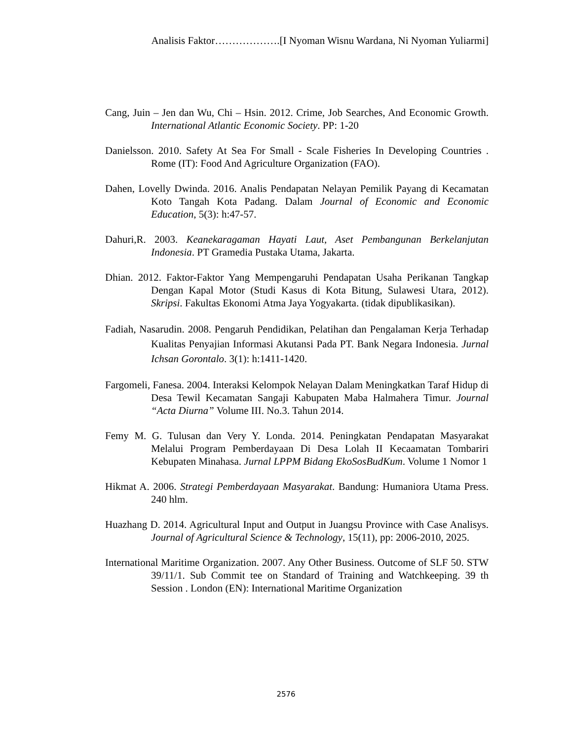Analisis Faktor……………….[I Nyoman Wisnu Wardana, Ni Nyoman Yuliarmi]
Cang, Juin – Jen dan Wu, Chi – Hsin. 2012. Crime, Job Searches, And Economic Growth. International Atlantic Economic Society. PP: 1-20
Danielsson. 2010. Safety At Sea For Small - Scale Fisheries In Developing Countries . Rome (IT): Food And Agriculture Organization (FAO).
Dahen, Lovelly Dwinda. 2016. Analis Pendapatan Nelayan Pemilik Payang di Kecamatan Koto Tangah Kota Padang. Dalam Journal of Economic and Economic Education, 5(3): h:47-57.
Dahuri,R. 2003. Keanekaragaman Hayati Laut, Aset Pembangunan Berkelanjutan Indonesia. PT Gramedia Pustaka Utama, Jakarta.
Dhian. 2012. Faktor-Faktor Yang Mempengaruhi Pendapatan Usaha Perikanan Tangkap Dengan Kapal Motor (Studi Kasus di Kota Bitung, Sulawesi Utara, 2012). Skripsi. Fakultas Ekonomi Atma Jaya Yogyakarta. (tidak dipublikasikan).
Fadiah, Nasarudin. 2008. Pengaruh Pendidikan, Pelatihan dan Pengalaman Kerja Terhadap Kualitas Penyajian Informasi Akutansi Pada PT. Bank Negara Indonesia. Jurnal Ichsan Gorontalo. 3(1): h:1411-1420.
Fargomeli, Fanesa. 2004. Interaksi Kelompok Nelayan Dalam Meningkatkan Taraf Hidup di Desa Tewil Kecamatan Sangaji Kabupaten Maba Halmahera Timur. Journal “Acta Diurna” Volume III. No.3. Tahun 2014.
Femy M. G. Tulusan dan Very Y. Londa. 2014. Peningkatan Pendapatan Masyarakat Melalui Program Pemberdayaan Di Desa Lolah II Kecaamatan Tombariri Kebupaten Minahasa. Jurnal LPPM Bidang EkoSosBudKum. Volume 1 Nomor 1
Hikmat A. 2006. Strategi Pemberdayaan Masyarakat. Bandung: Humaniora Utama Press. 240 hlm.
Huazhang D. 2014. Agricultural Input and Output in Juangsu Province with Case Analisys. Journal of Agricultural Science & Technology, 15(11), pp: 2006-2010, 2025.
International Maritime Organization. 2007. Any Other Business. Outcome of SLF 50. STW 39/11/1. Sub Commit tee on Standard of Training and Watchkeeping. 39 th Session . London (EN): International Maritime Organization
2576